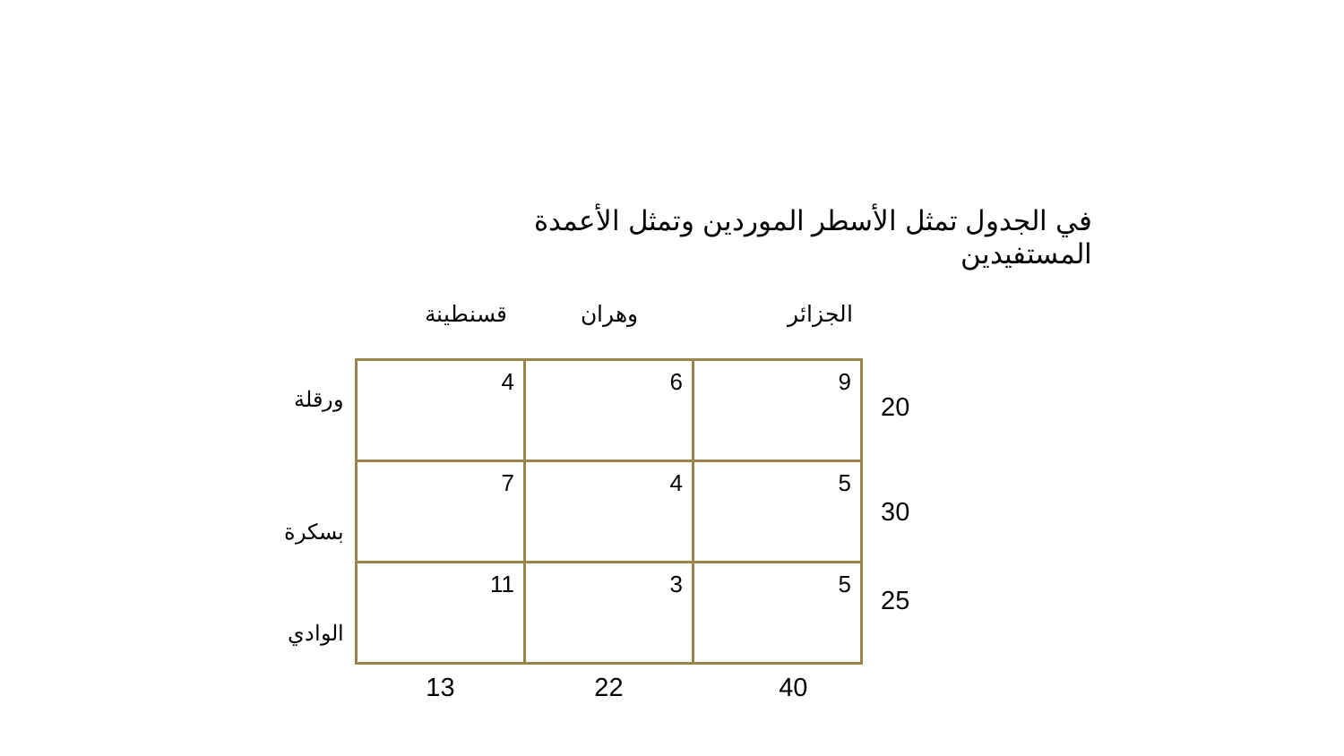في الجدول تمثل الأسطر الموردين وتمثل الأعمدة المستفيدين
| | قسنطينة | وهران | الجزائر | |
| --- | --- | --- | --- | --- |
| ورقلة | 4 | 6 | 9 | 20 |
| بسكرة | 7 | 4 | 5 | 30 |
| الوادي | 11 | 3 | 5 | 25 |
| | 13 | 22 | 40 | |